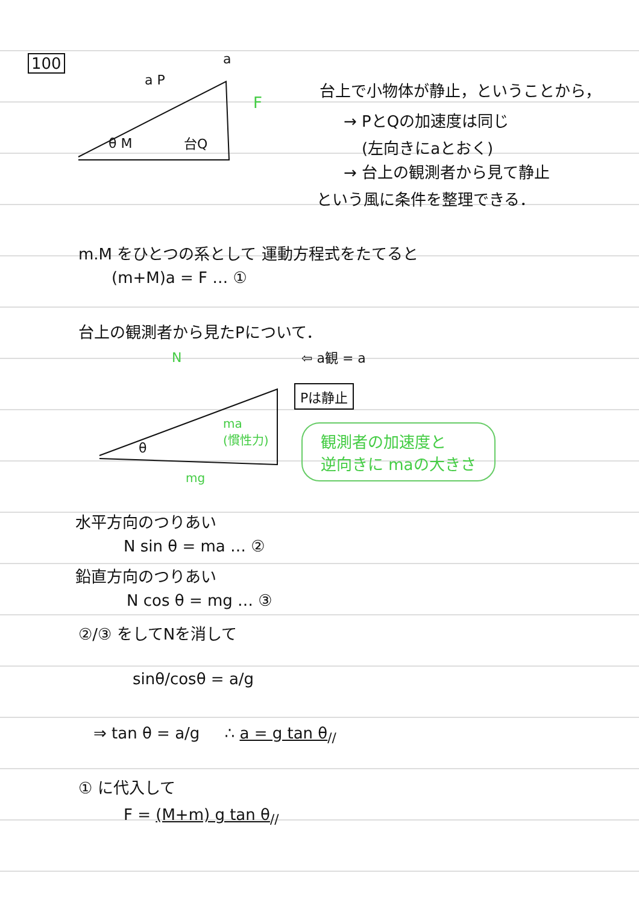100
a P
a
F
θ M 台Q
台上で小物体が静止，ということから，
→ PとQの加速度は同じ
(左向きにaとおく)
→ 台上の観測者から見て静止
という風に条件を整理できる．
m.M をひとつの系として 運動方程式をたてると
(m+M)a = F … ①
台上の観測者から見たPについて．
N ⇦ a観 = a
Pは静止
ma
(慣性力)
θ
mg
観測者の加速度と
逆向きに maの大きさ
水平方向のつりあい
N sin θ = ma … ②
鉛直方向のつりあい
N cos θ = mg … ③
②/③ をしてNを消して
sinθ/cosθ = a/g
⇒ tan θ = a/g ∴ a = g tan θ<sub>//</sub>
① に代入して
F = (M+m) g tan θ<sub>//</sub>